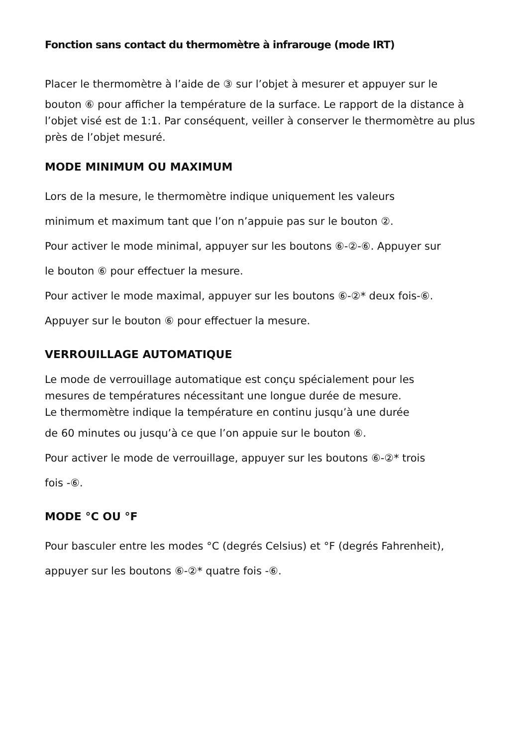Fonction sans contact du thermomètre à infrarouge (mode IRT)
Placer le thermomètre à l’aide de ③ sur l’objet à mesurer et appuyer sur le
bouton ⑥ pour afficher la température de la surface. Le rapport de la distance à l’objet visé est de 1:1. Par conséquent, veiller à conserver le thermomètre au plus près de l’objet mesuré.
MODE MINIMUM OU MAXIMUM
Lors de la mesure, le thermomètre indique uniquement les valeurs
minimum et maximum tant que l’on n’appuie pas sur le bouton ②.
Pour activer le mode minimal, appuyer sur les boutons ⑥-②-⑥. Appuyer sur
le bouton ⑥ pour effectuer la mesure.
Pour activer le mode maximal, appuyer sur les boutons ⑥-②* deux fois-⑥.
Appuyer sur le bouton ⑥ pour effectuer la mesure.
VERROUILLAGE AUTOMATIQUE
Le mode de verrouillage automatique est conçu spécialement pour les
mesures de températures nécessitant une longue durée de mesure.
Le thermomètre indique la température en continu jusqu’à une durée
de 60 minutes ou jusqu’à ce que l’on appuie sur le bouton ⑥.
Pour activer le mode de verrouillage, appuyer sur les boutons ⑥-②* trois
fois -⑥.
MODE °C OU °F
Pour basculer entre les modes °C (degrés Celsius) et °F (degrés Fahrenheit),
appuyer sur les boutons ⑥-②* quatre fois -⑥.